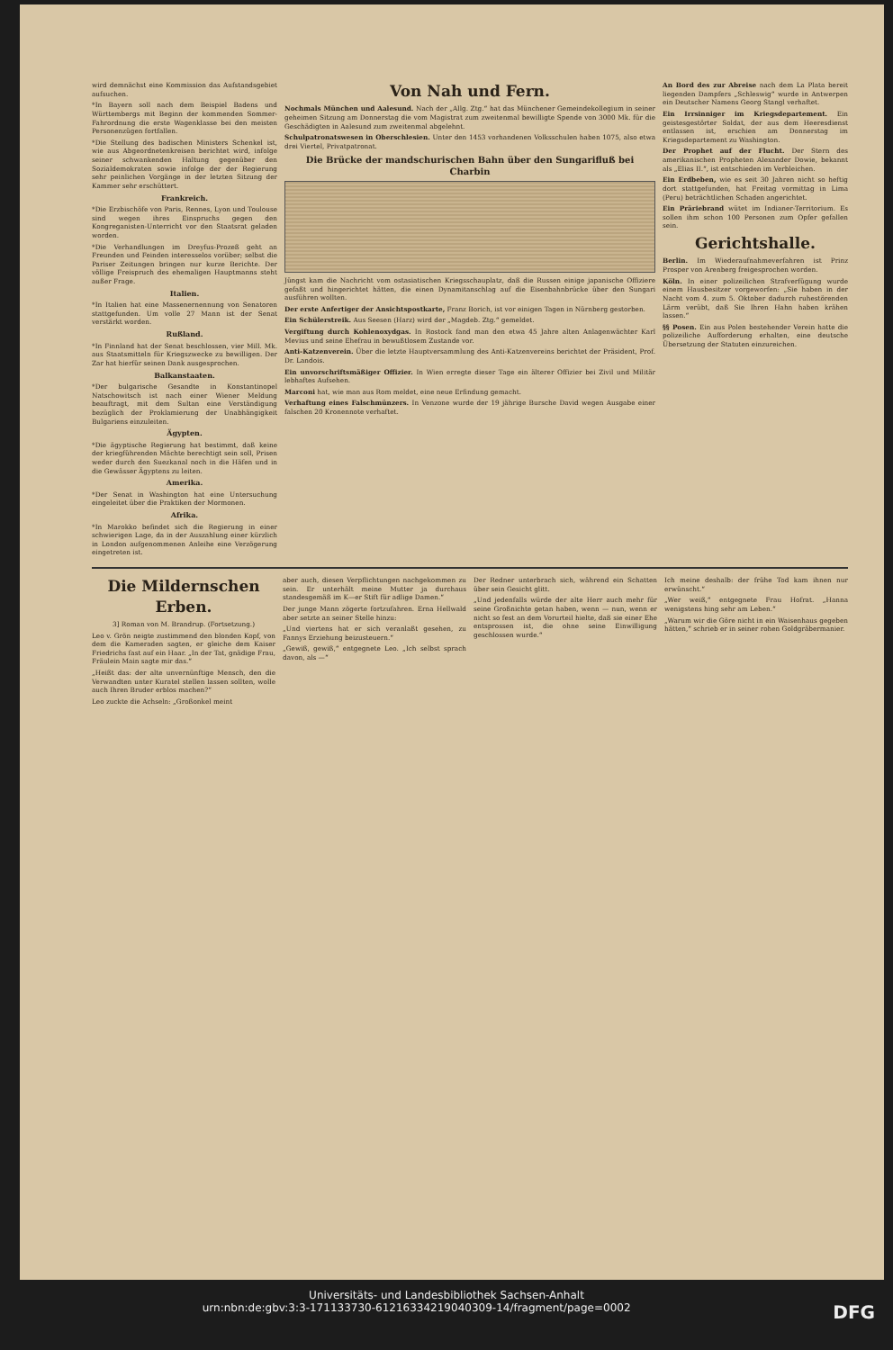wird demnächst eine Kommission das Aufstandsgebiet aufsuchen.
*In Bayern soll nach dem Beispiel Badens und Württembergs mit Beginn der kommenden Sommer-Fahrordnung die erste Wagenklasse bei den meisten Personenzügen fortfallen.
*Die Stellung des badischen Ministers Schenkel ist, wie aus Abgeordnetenkreisen berichtet wird, infolge seiner schwankenden Haltung gegenüber den Sozialdemokraten sowie infolge der der Regierung sehr peinlichen Vorgänge in der letzten Sitzung der Kammer sehr erschüttert.
Frankreich.
*Die Erzbischöfe von Paris, Rennes, Lyon und Toulouse sind wegen ihres Einspruchs gegen den Kongreganisten-Unterricht vor den Staatsrat geladen worden.
*Die Verhandlungen im Dreyfus-Prozeß geht an Freunden und Feinden interesselos vorüber; selbst die Pariser Zeitungen bringen nur kurze Berichte. Der völlige Freispruch des ehemaligen Hauptmanns steht außer Frage.
Italien.
*In Italien hat eine Massenernennung von Senatoren stattgefunden. Um volle 27 Mann ist der Senat verstärkt worden.
Rußland.
*In Finnland hat der Senat beschlossen, vier Mill. Mk. aus Staatsmitteln für Kriegszwecke zu bewilligen. Der Zar hat hierfür seinen Dank ausgesprochen.
Balkanstaaten.
*Der bulgarische Gesandte in Konstantinopel Natschowitsch ist nach einer Wiener Meldung beauftragt, mit dem Sultan eine Verständigung bezüglich der Proklamierung der Unabhängigkeit Bulgariens einzuleiten.
Ägypten.
*Die ägyptische Regierung hat bestimmt, daß keine der kriegführenden Mächte berechtigt sein soll, Prisen weder durch den Suezkanal noch in die Häfen und in die Gewässer Ägyptens zu leiten.
Amerika.
*Der Senat in Washington hat eine Untersuchung eingeleitet über die Praktiken der Mormonen.
Afrika.
*In Marokko befindet sich die Regierung in einer schwierigen Lage, da in der Auszahlung einer kürzlich in London aufgenommenen Anleihe eine Verzögerung eingetreten ist.
Von Nah und Fern.
Nochmals München und Aalesund. Nach der „Allg. Ztg.“ hat das Münchener Gemeindekollegium in seiner geheimen Sitzung am Donnerstag die vom Magistrat zum zweitenmal bewilligte Spende von 3000 Mk. für die Geschädigten in Aalesund zum zweitenmal abgelehnt.
Schulpatronatswesen in Oberschlesien. Unter den 1453 vorhandenen Volksschulen haben 1075, also etwa drei Viertel, Privatpatronat.
Die Brücke der mandschurischen Bahn über den Sungarifluß bei Charbin
Jüngst kam die Nachricht vom ostasiatischen Kriegsschauplatz, daß die Russen einige japanische Offiziere gefaßt und hingerichtet hätten, die einen Dynamitanschlag auf die Eisenbahnbrücke über den Sungari ausführen wollten.
Der erste Anfertiger der Ansichtspostkarte, Franz Borich, ist vor einigen Tagen in Nürnberg gestorben.
Ein Schülerstreik. Aus Seesen (Harz) wird der „Magdeb. Ztg.“ gemeldet.
Vergiftung durch Kohlenoxydgas. In Rostock fand man den etwa 45 Jahre alten Anlagenwächter Karl Mevius und seine Ehefrau in bewußtlosem Zustande vor.
Anti-Katzenverein. Über die letzte Hauptversammlung des Anti-Katzenvereins berichtet der Präsident, Prof. Dr. Landois.
Ein unvorschriftsmäßiger Offizier. In Wien erregte dieser Tage ein älterer Offizier bei Zivil und Militär lebhaftes Aufsehen.
Marconi hat, wie man aus Rom meldet, eine neue Erfindung gemacht.
Verhaftung eines Falschmünzers. In Venzone wurde der 19 jährige Bursche David wegen Ausgabe einer falschen 20 Kronennote verhaftet.
An Bord des zur Abreise nach dem La Plata bereit liegenden Dampfers „Schleswig“ wurde in Antwerpen ein Deutscher Namens Georg Stangl verhaftet.
Ein Irrsinniger im Kriegsdepartement. Ein geistesgestörter Soldat, der aus dem Heeresdienst entlassen ist, erschien am Donnerstag im Kriegsdepartement zu Washington.
Der Prophet auf der Flucht. Der Stern des amerikanischen Propheten Alexander Dowie, bekannt als „Elias II.“, ist entschieden im Verbleichen.
Ein Erdbeben, wie es seit 30 Jahren nicht so heftig dort stattgefunden, hat Freitag vormittag in Lima (Peru) beträchtlichen Schaden angerichtet.
Ein Präriebrand wütet im Indianer-Territorium. Es sollen ihm schon 100 Personen zum Opfer gefallen sein.
Gerichtshalle.
Berlin. Im Wiederaufnahmeverfahren ist Prinz Prosper von Arenberg freigesprochen worden.
Köln. In einer polizeilichen Strafverfügung wurde einem Hausbesitzer vorgeworfen: „Sie haben in der Nacht vom 4. zum 5. Oktober dadurch ruhestörenden Lärm verübt, daß Sie Ihren Hahn haben krähen lassen.“
§§ Posen. Ein aus Polen bestehender Verein hatte die polizeiliche Aufforderung erhalten, eine deutsche Übersetzung der Statuten einzureichen.
Die Mildernschen Erben.
3] Roman von M. Brandrup. (Fortsetzung.)
Leo v. Grön neigte zustimmend den blonden Kopf, von dem die Kameraden sagten, er gleiche dem Kaiser Friedrichs fast auf ein Haar. „In der Tat, gnädige Frau, Fräulein Main sagte mir das.“
„Heißt das: der alte unvernünftige Mensch, den die Verwandten unter Kuratel stellen lassen sollten, wolle auch Ihren Bruder erblos machen?“
Leo zuckte die Achseln: „Großonkel meint
aber auch, diesen Verpflichtungen nachgekommen zu sein. Er unterhält meine Mutter ja durchaus standesgemäß im K—er Stift für adlige Damen.“
Der junge Mann zögerte fortzufahren. Erna Hellwald aber setzte an seiner Stelle hinzu:
„Und viertens hat er sich veranlaßt gesehen, zu Fannys Erziehung beizusteuern.“
„Gewiß, gewiß,“ entgegnete Leo. „Ich selbst sprach davon, als —“
Der Redner unterbrach sich, während ein Schatten über sein Gesicht glitt.
„Und jedenfalls würde der alte Herr auch mehr für seine Großnichte getan haben, wenn — nun, wenn er nicht so fest an dem Vorurteil hielte, daß sie einer Ehe entsprossen ist, die ohne seine Einwilligung geschlossen wurde.“
Ich meine deshalb: der frühe Tod kam ihnen nur erwünscht.“
„Wer weiß,“ entgegnete Frau Hofrat. „Hanna wenigstens hing sehr am Leben.“
„Warum wir die Göre nicht in ein Waisenhaus gegeben hätten,“ schrieb er in seiner rohen Goldgräbermanier.
Universitäts- und Landesbibliothek Sachsen-Anhalt
urn:nbn:de:gbv:3:3-171133730-61216334219040309-14/fragment/page=0002 DFG